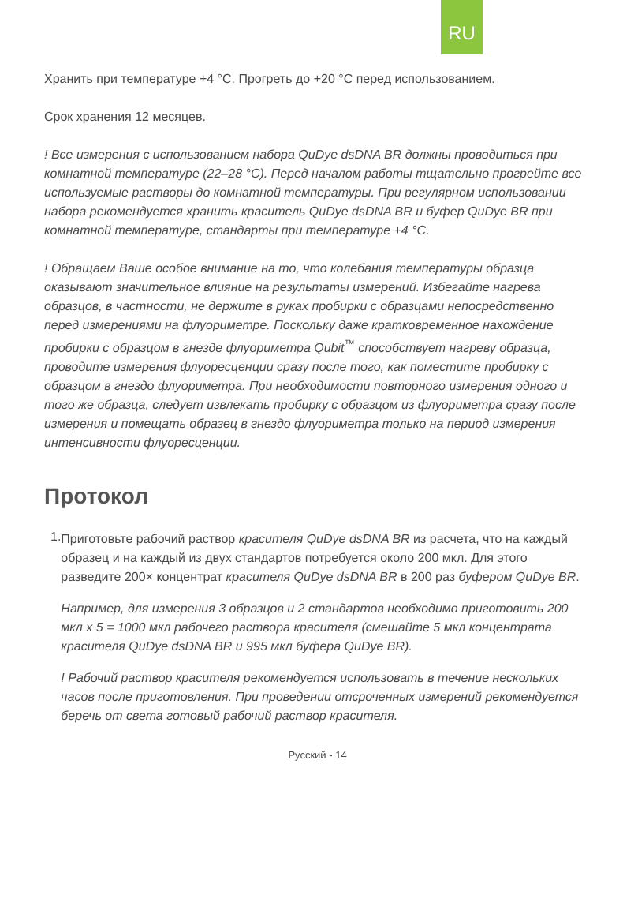RU
Хранить при температуре +4 °С. Прогреть до +20 °С перед использованием.
Срок хранения 12 месяцев.
! Все измерения с использованием набора QuDye dsDNA BR должны проводиться при комнатной температуре (22–28 °С). Перед началом работы тщательно прогрейте все используемые растворы до комнатной температуры. При регулярном использовании набора рекомендуется хранить краситель QuDye dsDNA BR и буфер QuDye BR при комнатной температуре, стандарты при температуре +4 °С.
! Обращаем Ваше особое внимание на то, что колебания температуры образца оказывают значительное влияние на результаты измерений. Избегайте нагрева образцов, в частности, не держите в руках пробирки с образцами непосредственно перед измерениями на флуориметре. Поскольку даже кратковременное нахождение пробирки с образцом в гнезде флуориметра Qubit<sup>™</sup> способствует нагреву образца, проводите измерения флуоресценции сразу после того, как поместите пробирку с образцом в гнездо флуориметра. При необходимости повторного измерения одного и того же образца, следует извлекать пробирку с образцом из флуориметра сразу после измерения и помещать образец в гнездо флуориметра только на период измерения интенсивности флуоресценции.
Протокол
1.
Приготовьте рабочий раствор красителя QuDye dsDNA BR из расчета, что на каждый образец и на каждый из двух стандартов потребуется около 200 мкл. Для этого разведите 200× концентрат красителя QuDye dsDNA BR в 200 раз буфером QuDye BR.
Например, для измерения 3 образцов и 2 стандартов необходимо приготовить 200 мкл x 5 = 1000 мкл рабочего раствора красителя (смешайте 5 мкл концентрата красителя QuDye dsDNA BR и 995 мкл буфера QuDye BR).
! Рабочий раствор красителя рекомендуется использовать в течение нескольких часов после приготовления. При проведении отсроченных измерений рекомендуется беречь от света готовый рабочий раствор красителя.
Русский - 14